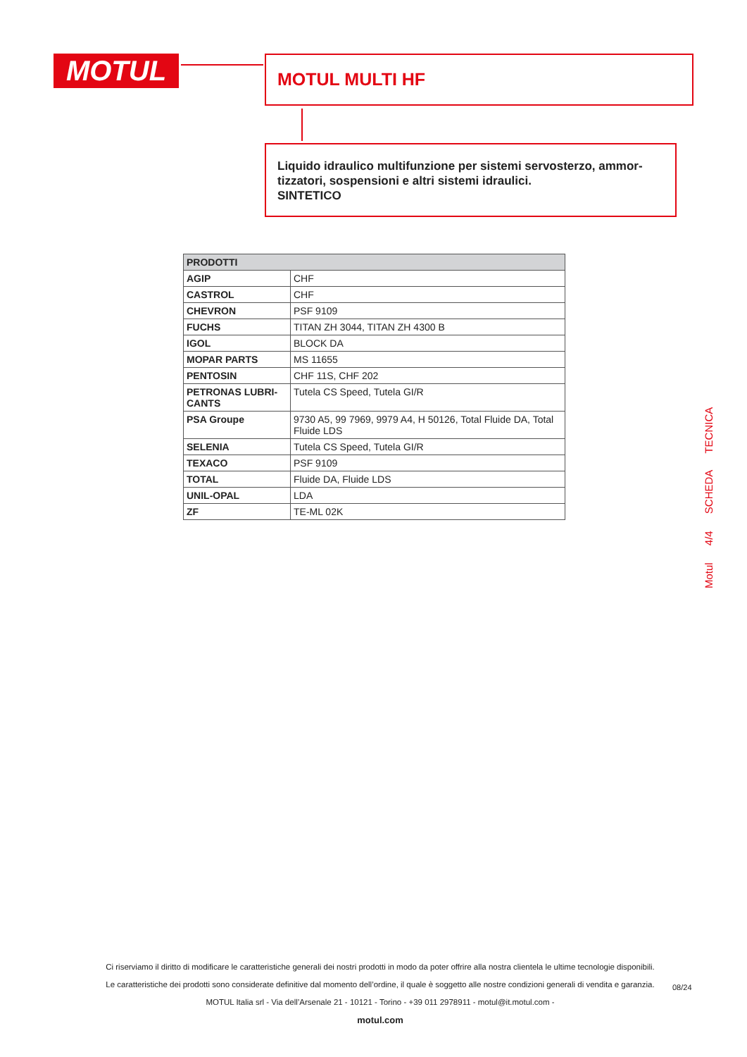MOTUL MOTUL MULTI HF
Liquido idraulico multifunzione per sistemi servosterzo, ammor-tizzatori, sospensioni e altri sistemi idraulici.
SINTETICO
| PRODOTTI | |
| --- | --- |
| AGIP | CHF |
| CASTROL | CHF |
| CHEVRON | PSF 9109 |
| FUCHS | TITAN ZH 3044, TITAN ZH 4300 B |
| IGOL | BLOCK DA |
| MOPAR PARTS | MS 11655 |
| PENTOSIN | CHF 11S, CHF 202 |
| PETRONAS LUBRI-CANTS | Tutela CS Speed, Tutela GI/R |
| PSA Groupe | 9730 A5, 99 7969, 9979 A4, H 50126, Total Fluide DA, Total Fluide LDS |
| SELENIA | Tutela CS Speed, Tutela GI/R |
| TEXACO | PSF 9109 |
| TOTAL | Fluide DA, Fluide LDS |
| UNIL-OPAL | LDA |
| ZF | TE-ML 02K |
Motul 4/4 SCHEDA TECNICA
Ci riserviamo il diritto di modificare le caratteristiche generali dei nostri prodotti in modo da poter offrire alla nostra clientela le ultime tecnologie disponibili.
Le caratteristiche dei prodotti sono considerate definitive dal momento dell’ordine, il quale è soggetto alle nostre condizioni generali di vendita e garanzia.
MOTUL Italia srl - Via dell’Arsenale 21 - 10121 - Torino - +39 011 2978911 - motul@it.motul.com -
motul.com
08/24